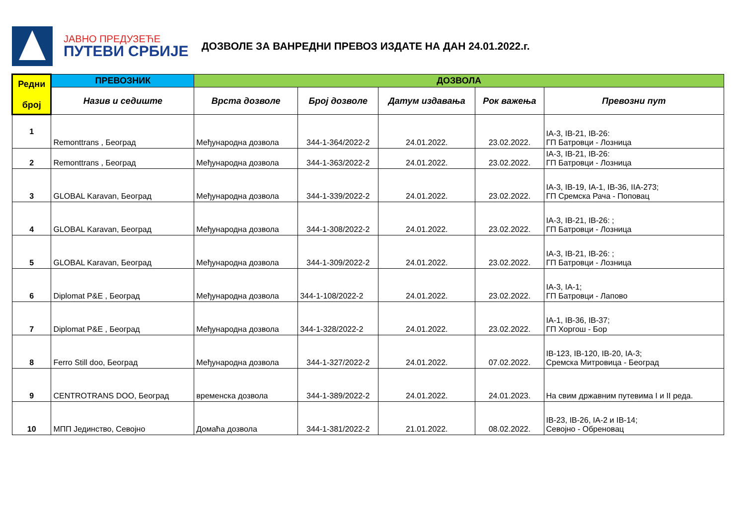ЈАВНО ПРЕДУЗЕЋЕ
ПУТЕВИ СРБИЈЕ
ДОЗВОЛЕ ЗА ВАНРЕДНИ ПРЕВОЗ ИЗДАТЕ НА ДАН 24.01.2022.г.
| Редни број | ПРЕВОЗНИК | ДОЗВОЛА | | | | |
| --- | --- | --- | --- | --- | --- | --- |
| | Назив и седиште | Врста дозволе | Број дозволе | Датум издавања | Рок важења | Превозни пут |
| 1 | Remonttrans , Београд | Међународна дозвола | 344-1-364/2022-2 | 24.01.2022. | 23.02.2022. | IA-3, IB-21, IB-26: ГП Батровци - Лозница |
| 2 | Remonttrans , Београд | Међународна дозвола | 344-1-363/2022-2 | 24.01.2022. | 23.02.2022. | IA-3, IB-21, IB-26: ГП Батровци - Лозница |
| 3 | GLOBAL Karavan, Београд | Међународна дозвола | 344-1-339/2022-2 | 24.01.2022. | 23.02.2022. | IA-3, IB-19, IA-1, IB-36, IIA-273; ГП Сремска Рача - Поповац |
| 4 | GLOBAL Karavan, Београд | Међународна дозвола | 344-1-308/2022-2 | 24.01.2022. | 23.02.2022. | IA-3, IB-21, IB-26: ; ГП Батровци - Лозница |
| 5 | GLOBAL Karavan, Београд | Међународна дозвола | 344-1-309/2022-2 | 24.01.2022. | 23.02.2022. | IA-3, IB-21, IB-26: ; ГП Батровци - Лозница |
| 6 | Diplomat P&E , Београд | Међународна дозвола | 344-1-108/2022-2 | 24.01.2022. | 23.02.2022. | IA-3, IA-1; ГП Батровци - Лапово |
| 7 | Diplomat P&E , Београд | Међународна дозвола | 344-1-328/2022-2 | 24.01.2022. | 23.02.2022. | IA-1, IB-36, IB-37; ГП Хоргош - Бор |
| 8 | Ferro Still doo, Београд | Међународна дозвола | 344-1-327/2022-2 | 24.01.2022. | 07.02.2022. | IB-123, IB-120, IB-20, IA-3; Сремска Митровица - Београд |
| 9 | CENTROTRANS DOO, Београд | временска дозвола | 344-1-389/2022-2 | 24.01.2022. | 24.01.2023. | На свим државним путевима I и II реда. |
| 10 | МПП Јединство, Севојно | Домаћа дозвола | 344-1-381/2022-2 | 21.01.2022. | 08.02.2022. | IB-23, IB-26, IA-2 и IB-14; Севојно - Обреновац |